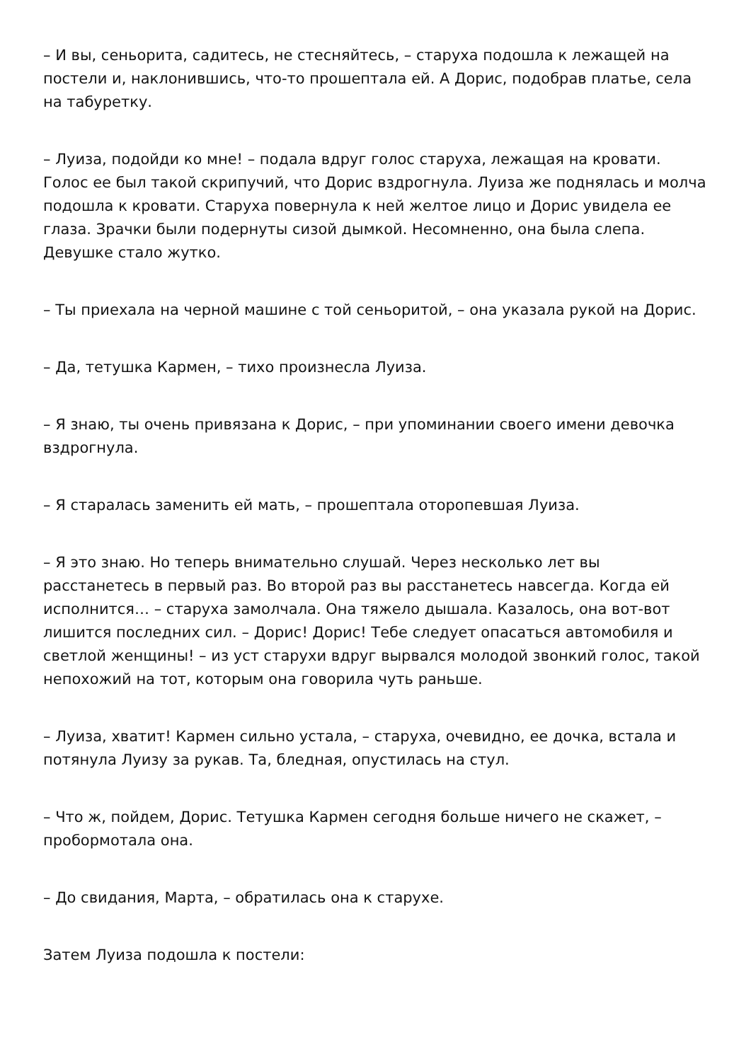– И вы, сеньорита, садитесь, не стесняйтесь, – старуха подошла к лежащей на постели и, наклонившись, что-то прошептала ей. А Дорис, подобрав платье, села на табуретку.
– Луиза, подойди ко мне! – подала вдруг голос старуха, лежащая на кровати. Голос ее был такой скрипучий, что Дорис вздрогнула. Луиза же поднялась и молча подошла к кровати. Старуха повернула к ней желтое лицо и Дорис увидела ее глаза. Зрачки были подернуты сизой дымкой. Несомненно, она была слепа. Девушке стало жутко.
– Ты приехала на черной машине с той сеньоритой, – она указала рукой на Дорис.
– Да, тетушка Кармен, – тихо произнесла Луиза.
– Я знаю, ты очень привязана к Дорис, – при упоминании своего имени девочка вздрогнула.
– Я старалась заменить ей мать, – прошептала оторопевшая Луиза.
– Я это знаю. Но теперь внимательно слушай. Через несколько лет вы расстанетесь в первый раз. Во второй раз вы расстанетесь навсегда. Когда ей исполнится… – старуха замолчала. Она тяжело дышала. Казалось, она вот-вот лишится последних сил. – Дорис! Дорис! Тебе следует опасаться автомобиля и светлой женщины! – из уст старухи вдруг вырвался молодой звонкий голос, такой непохожий на тот, которым она говорила чуть раньше.
– Луиза, хватит! Кармен сильно устала, – старуха, очевидно, ее дочка, встала и потянула Луизу за рукав. Та, бледная, опустилась на стул.
– Что ж, пойдем, Дорис. Тетушка Кармен сегодня больше ничего не скажет, – пробормотала она.
– До свидания, Марта, – обратилась она к старухе.
Затем Луиза подошла к постели: